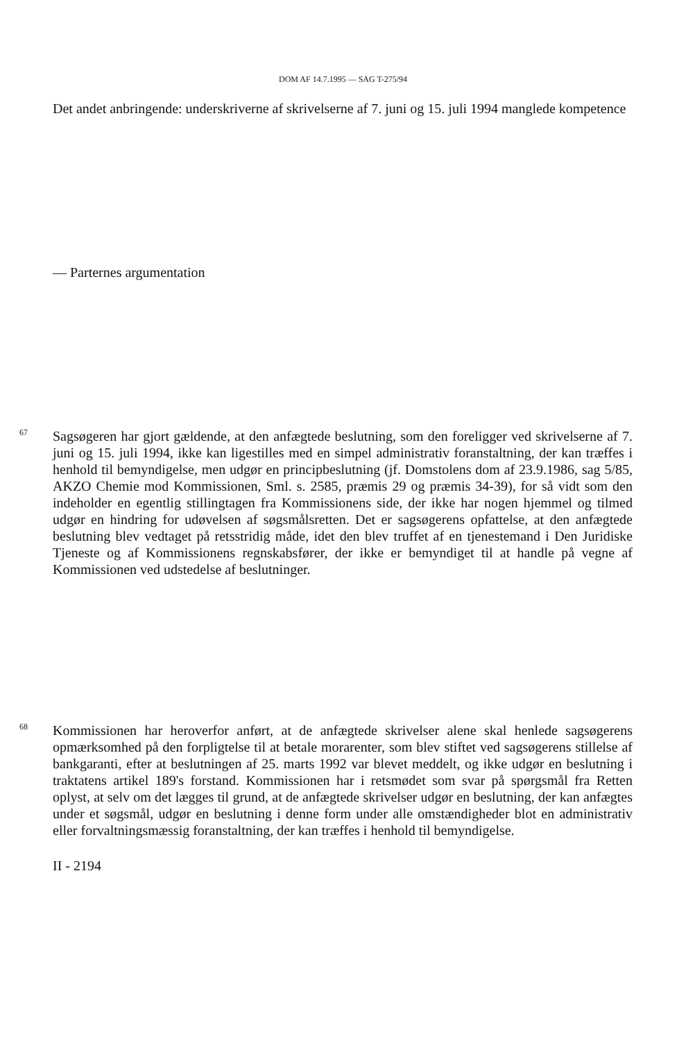DOM AF 14.7.1995 — SAG T-275/94
Det andet anbringende: underskriverne af skrivelserne af 7. juni og 15. juli 1994 manglede kompetence
— Parternes argumentation
67
Sagsøgeren har gjort gældende, at den anfægtede beslutning, som den foreligger ved skrivelserne af 7. juni og 15. juli 1994, ikke kan ligestilles med en simpel administrativ foranstaltning, der kan træffes i henhold til bemyndigelse, men udgør en principbeslutning (jf. Domstolens dom af 23.9.1986, sag 5/85, AKZO Chemie mod Kommissionen, Sml. s. 2585, præmis 29 og præmis 34-39), for så vidt som den indeholder en egentlig stillingtagen fra Kommissionens side, der ikke har nogen hjemmel og tilmed udgør en hindring for udøvelsen af søgsmålsretten. Det er sagsøgerens opfattelse, at den anfægtede beslutning blev vedtaget på retsstridig måde, idet den blev truffet af en tjenestemand i Den Juridiske Tjeneste og af Kommissionens regnskabsfører, der ikke er bemyndiget til at handle på vegne af Kommissionen ved udstedelse af beslutninger.
68
Kommissionen har heroverfor anført, at de anfægtede skrivelser alene skal henlede sagsøgerens opmærksomhed på den forpligtelse til at betale morarenter, som blev stiftet ved sagsøgerens stillelse af bankgaranti, efter at beslutningen af 25. marts 1992 var blevet meddelt, og ikke udgør en beslutning i traktatens artikel 189's forstand. Kommissionen har i retsmødet som svar på spørgsmål fra Retten oplyst, at selv om det lægges til grund, at de anfægtede skrivelser udgør en beslutning, der kan anfægtes under et søgsmål, udgør en beslutning i denne form under alle omstændigheder blot en administrativ eller forvaltningsmæssig foranstaltning, der kan træffes i henhold til bemyndigelse.
II - 2194